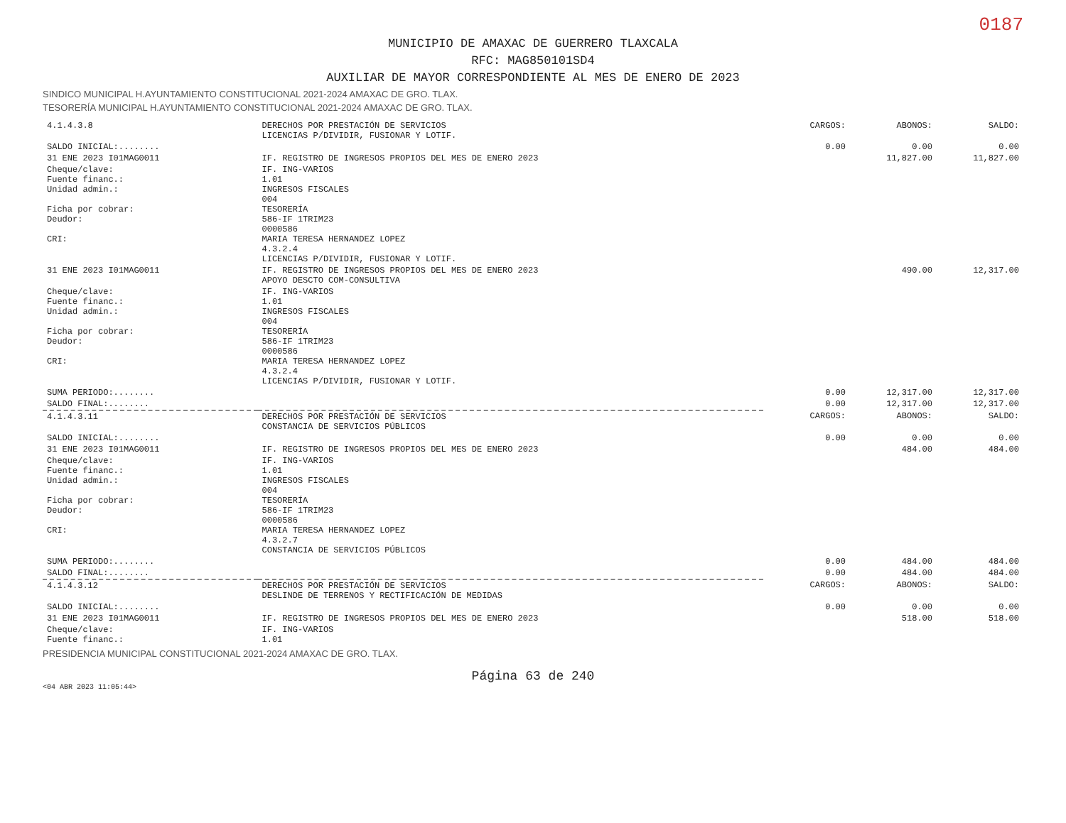0187
MUNICIPIO DE AMAXAC DE GUERRERO TLAXCALA
RFC: MAG850101SD4
AUXILIAR DE MAYOR CORRESPONDIENTE AL MES DE ENERO DE 2023
SINDICO MUNICIPAL H.AYUNTAMIENTO CONSTITUCIONAL 2021-2024 AMAXAC DE GRO. TLAX.
TESORERÍA MUNICIPAL H.AYUNTAMIENTO CONSTITUCIONAL 2021-2024 AMAXAC DE GRO. TLAX.
| 4.1.4.3.8 | DERECHOS POR PRESTACIÓN DE SERVICIOS LICENCIAS P/DIVIDIR, FUSIONAR Y LOTIF. | CARGOS: | ABONOS: | SALDO: |
| SALDO INICIAL:........ | | 0.00 | 0.00 | 0.00 |
| 31 ENE 2023 I01MAG0011 | IF. REGISTRO DE INGRESOS PROPIOS DEL MES DE ENERO 2023 | | 11,827.00 | 11,827.00 |
| Cheque/clave: Fuente financ.: Unidad admin.: Ficha por cobrar: Deudor: CRI: | IF. ING-VARIOS 1.01 INGRESOS FISCALES 004 TESORERÍA 586-IF 1TRIM23 0000586 MARIA TERESA HERNANDEZ LOPEZ 4.3.2.4 LICENCIAS P/DIVIDIR, FUSIONAR Y LOTIF. | | | |
| 31 ENE 2023 I01MAG0011 | IF. REGISTRO DE INGRESOS PROPIOS DEL MES DE ENERO 2023 APOYO DESCTO COM-CONSULTIVA | | 490.00 | 12,317.00 |
| Cheque/clave: Fuente financ.: Unidad admin.: Ficha por cobrar: Deudor: CRI: | IF. ING-VARIOS 1.01 INGRESOS FISCALES 004 TESORERÍA 586-IF 1TRIM23 0000586 MARIA TERESA HERNANDEZ LOPEZ 4.3.2.4 LICENCIAS P/DIVIDIR, FUSIONAR Y LOTIF. | | | |
| SUMA PERIODO:........ | | 0.00 | 12,317.00 | 12,317.00 |
| SALDO FINAL:........ | | 0.00 | 12,317.00 | 12,317.00 |
| 4.1.4.3.11 | DERECHOS POR PRESTACIÓN DE SERVICIOS CONSTANCIA DE SERVICIOS PÚBLICOS | CARGOS: | ABONOS: | SALDO: |
| SALDO INICIAL:........ | | 0.00 | 0.00 | 0.00 |
| 31 ENE 2023 I01MAG0011 | IF. REGISTRO DE INGRESOS PROPIOS DEL MES DE ENERO 2023 | | 484.00 | 484.00 |
| Cheque/clave: Fuente financ.: Unidad admin.: Ficha por cobrar: Deudor: CRI: | IF. ING-VARIOS 1.01 INGRESOS FISCALES 004 TESORERÍA 586-IF 1TRIM23 0000586 MARIA TERESA HERNANDEZ LOPEZ 4.3.2.7 CONSTANCIA DE SERVICIOS PÚBLICOS | | | |
| SUMA PERIODO:........ | | 0.00 | 484.00 | 484.00 |
| SALDO FINAL:........ | | 0.00 | 484.00 | 484.00 |
| 4.1.4.3.12 | DERECHOS POR PRESTACIÓN DE SERVICIOS DESLINDE DE TERRENOS Y RECTIFICACIÓN DE MEDIDAS | CARGOS: | ABONOS: | SALDO: |
| SALDO INICIAL:........ | | 0.00 | 0.00 | 0.00 |
| 31 ENE 2023 I01MAG0011 | IF. REGISTRO DE INGRESOS PROPIOS DEL MES DE ENERO 2023 | | 518.00 | 518.00 |
| Cheque/clave: Fuente financ.: | IF. ING-VARIOS 1.01 | | | |
PRESIDENCIA MUNICIPAL CONSTITUCIONAL 2021-2024 AMAXAC DE GRO. TLAX.
Página 63 de 240
<04 ABR 2023 11:05:44>